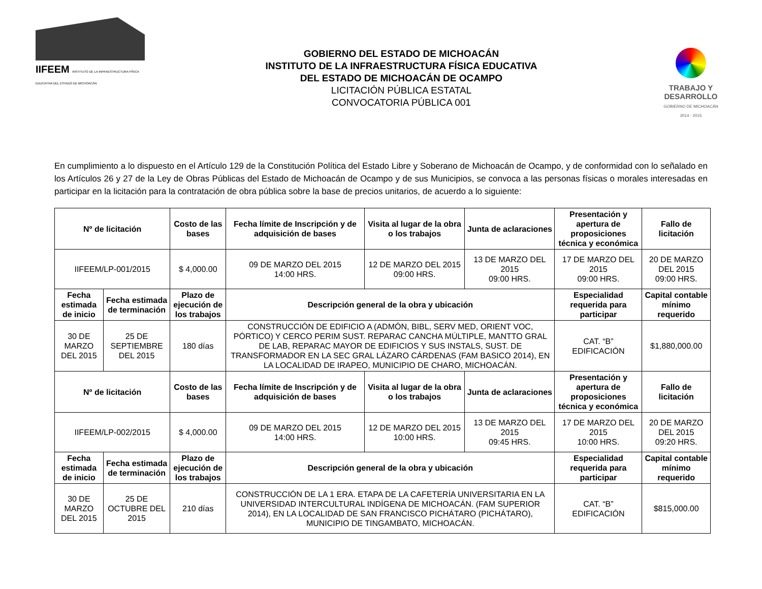IIFEEM INSTITUTO DE LA INFRAESTRUCTURA FÍSICA EDUCATIVA DEL ESTADO DE MICHOACÁN
GOBIERNO DEL ESTADO DE MICHOACÁN
INSTITUTO DE LA INFRAESTRUCTURA FÍSICA EDUCATIVA
DEL ESTADO DE MICHOACÁN DE OCAMPO
LICITACIÓN PÚBLICA ESTATAL
CONVOCATORIA PÚBLICA 001
TRABAJO Y
DESARROLLO
GOBIERNO DE MICHOACÁN
2014 - 2015
En cumplimiento a lo dispuesto en el Artículo 129 de la Constitución Política del Estado Libre y Soberano de Michoacán de Ocampo, y de conformidad con lo señalado en los Artículos 26 y 27 de la Ley de Obras Públicas del Estado de Michoacán de Ocampo y de sus Municipios, se convoca a las personas físicas o morales interesadas en participar en la licitación para la contratación de obra pública sobre la base de precios unitarios, de acuerdo a lo siguiente:
| Nº de licitación | | Costo de las bases | Fecha límite de Inscripción y de adquisición de bases | Visita al lugar de la obra o los trabajos | Junta de aclaraciones | Presentación y apertura de proposiciones técnica y económica | | Fallo de licitación |
| --- | --- | --- | --- | --- | --- | --- | --- | --- |
| IIFEEM/LP-001/2015 | | $ 4,000.00 | 09 DE MARZO DEL 2015 14:00 HRS. | 12 DE MARZO DEL 2015 09:00 HRS. | 13 DE MARZO DEL 2015 09:00 HRS. | 17 DE MARZO DEL 2015 09:00 HRS. | | 20 DE MARZO DEL 2015 09:00 HRS. |
| Fecha estimada de inicio | Fecha estimada de terminación | Plazo de ejecución de los trabajos | Descripción general de la obra y ubicación | | | | Especialidad requerida para participar | Capital contable mínimo requerido |
| 30 DE MARZO DEL 2015 | 25 DE SEPTIEMBRE DEL 2015 | 180 días | CONSTRUCCIÓN DE EDIFICIO A (ADMÓN, BIBL, SERV MED, ORIENT VOC, PÓRTICO) Y CERCO PERIM SUST. REPARAC CANCHA MÚLTIPLE, MANTTO GRAL DE LAB, REPARAC MAYOR DE EDIFICIOS Y SUS INSTALS, SUST. DE TRANSFORMADOR EN LA SEC GRAL LÁZARO CÁRDENAS (FAM BASICO 2014), EN LA LOCALIDAD DE IRAPEO, MUNICIPIO DE CHARO, MICHOACÁN. | | | | CAT. “B” EDIFICACIÓN | $1,880,000.00 |
| Nº de licitación | | Costo de las bases | Fecha límite de Inscripción y de adquisición de bases | Visita al lugar de la obra o los trabajos | Junta de aclaraciones | Presentación y apertura de proposiciones técnica y económica | | Fallo de licitación |
| IIFEEM/LP-002/2015 | | $ 4,000.00 | 09 DE MARZO DEL 2015 14:00 HRS. | 12 DE MARZO DEL 2015 10:00 HRS. | 13 DE MARZO DEL 2015 09:45 HRS. | 17 DE MARZO DEL 2015 10:00 HRS. | | 20 DE MARZO DEL 2015 09:20 HRS. |
| Fecha estimada de inicio | Fecha estimada de terminación | Plazo de ejecución de los trabajos | Descripción general de la obra y ubicación | | | | Especialidad requerida para participar | Capital contable mínimo requerido |
| 30 DE MARZO DEL 2015 | 25 DE OCTUBRE DEL 2015 | 210 días | CONSTRUCCIÓN DE LA 1 ERA. ETAPA DE LA CAFETERÍA UNIVERSITARIA EN LA UNIVERSIDAD INTERCULTURAL INDÍGENA DE MICHOACÁN. (FAM SUPERIOR 2014), EN LA LOCALIDAD DE SAN FRANCISCO PICHÁTARO (PICHÁTARO), MUNICIPIO DE TINGAMBATO, MICHOACÁN. | | | | CAT. “B” EDIFICACIÓN | $815,000.00 |